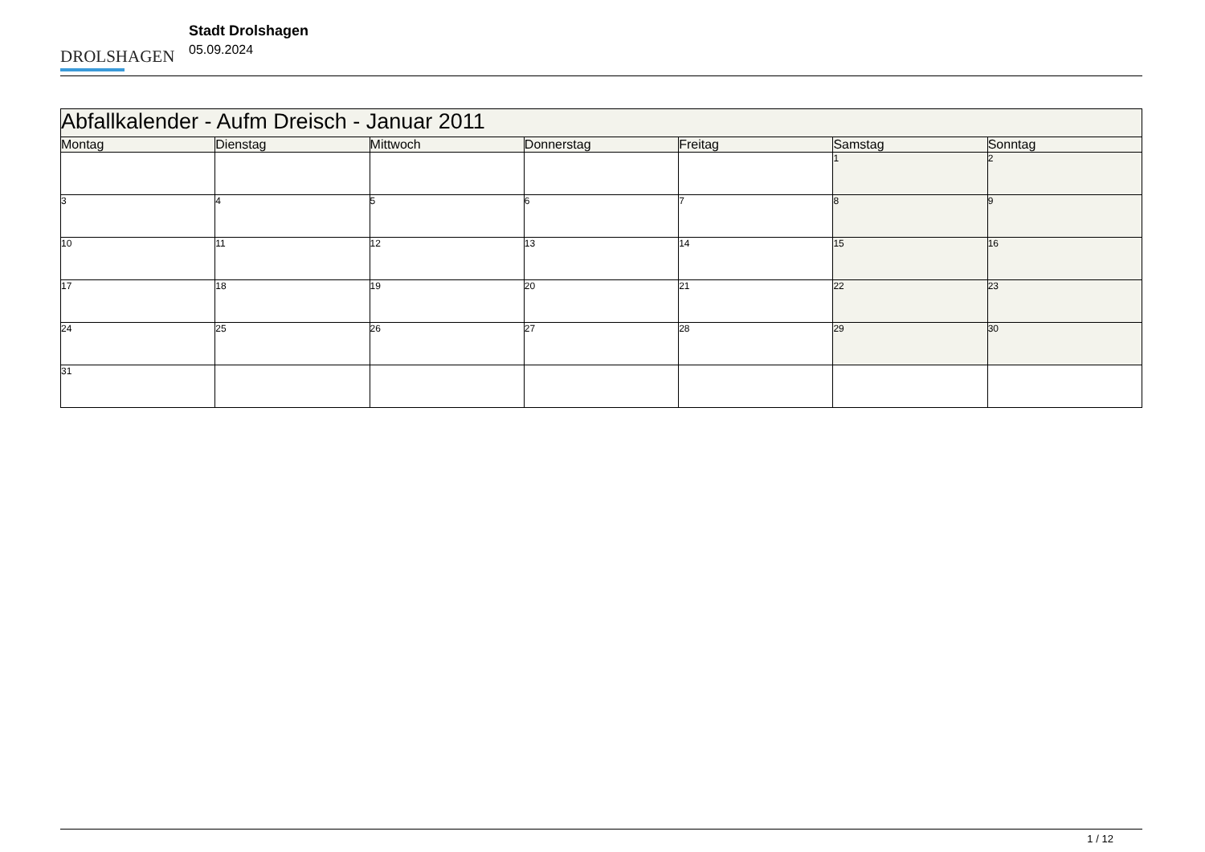DROLSHAGEN
Stadt Drolshagen
05.09.2024
| Abfallkalender - Aufm Dreisch - Januar 2011 | | | | | | |
| --- | --- | --- | --- | --- | --- | --- |
| Montag | Dienstag | Mittwoch | Donnerstag | Freitag | Samstag | Sonntag |
| | | | | | 1 | 2 |
| 3 | 4 | 5 | 6 | 7 | 8 | 9 |
| 10 | 11 | 12 | 13 | 14 | 15 | 16 |
| 17 | 18 | 19 | 20 | 21 | 22 | 23 |
| 24 | 25 | 26 | 27 | 28 | 29 | 30 |
| 31 | | | | | | |
1 / 12